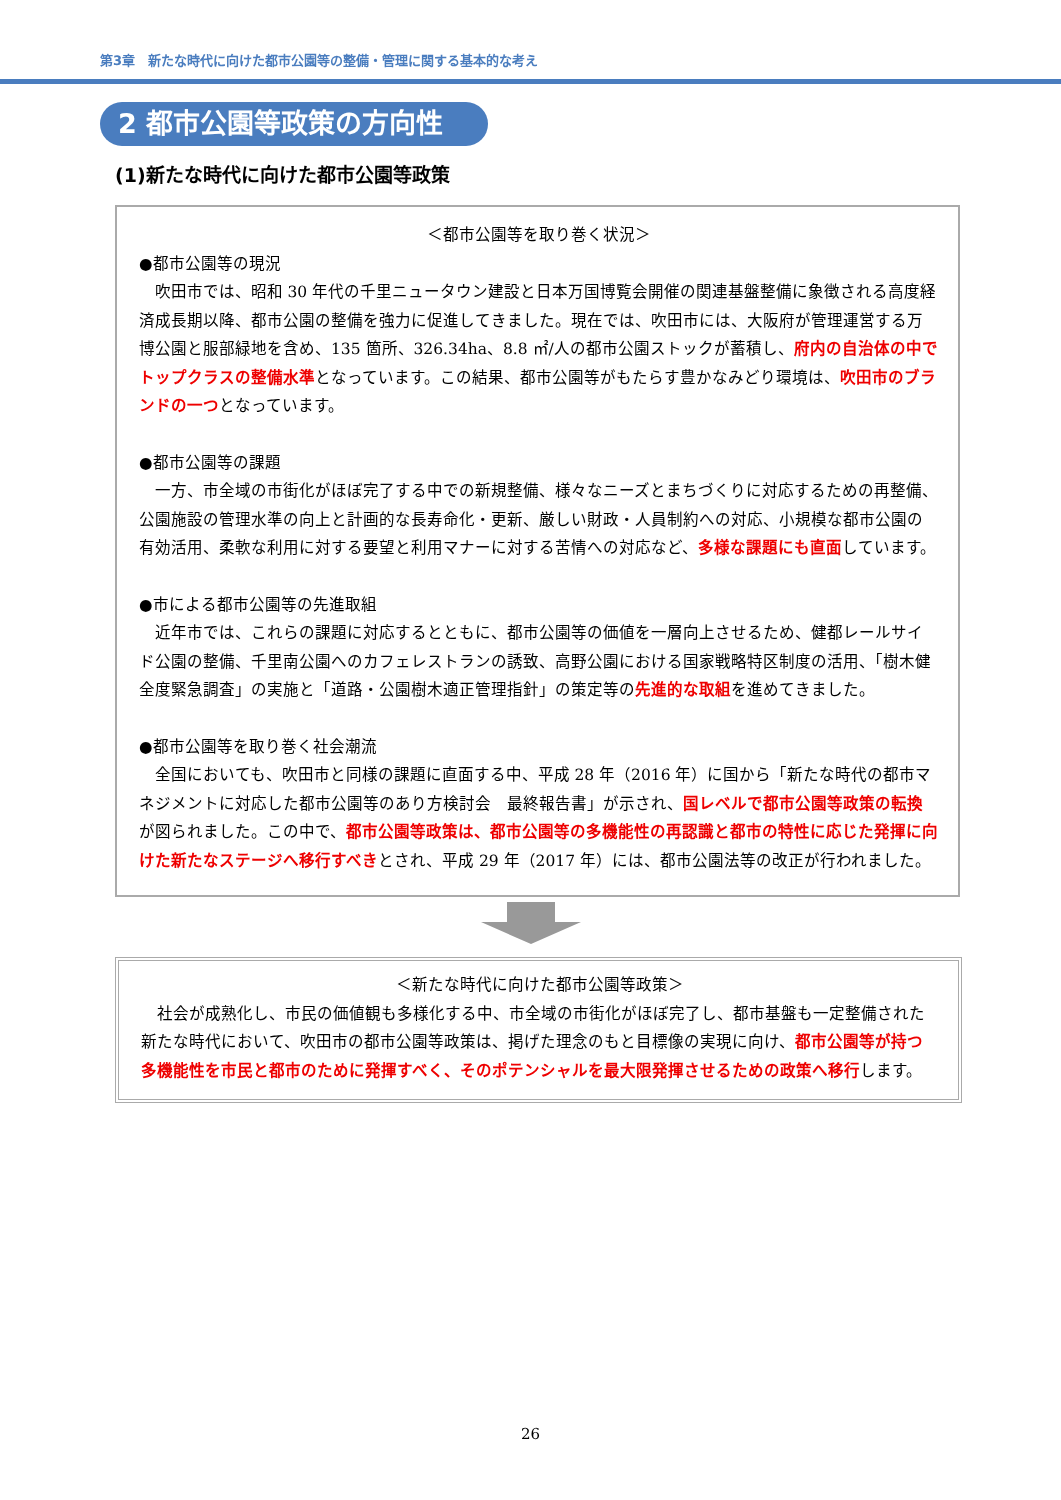第3章　新たな時代に向けた都市公園等の整備・管理に関する基本的な考え
2 都市公園等政策の方向性
(1)新たな時代に向けた都市公園等政策
＜都市公園等を取り巻く状況＞
●都市公園等の現況
吹田市では、昭和 30 年代の千里ニュータウン建設と日本万国博覧会開催の関連基盤整備に象徴される高度経済成長期以降、都市公園の整備を強力に促進してきました。現在では、吹田市には、大阪府が管理運営する万博公園と服部緑地を含め、135 箇所、326.34ha、8.8 ㎡/人の都市公園ストックが蓄積し、府内の自治体の中でトップクラスの整備水準となっています。この結果、都市公園等がもたらす豊かなみどり環境は、吹田市のブランドの一つとなっています。
●都市公園等の課題
一方、市全域の市街化がほぼ完了する中での新規整備、様々なニーズとまちづくりに対応するための再整備、公園施設の管理水準の向上と計画的な長寿命化・更新、厳しい財政・人員制約への対応、小規模な都市公園の有効活用、柔軟な利用に対する要望と利用マナーに対する苦情への対応など、多様な課題にも直面しています。
●市による都市公園等の先進取組
近年市では、これらの課題に対応するとともに、都市公園等の価値を一層向上させるため、健都レールサイド公園の整備、千里南公園へのカフェレストランの誘致、高野公園における国家戦略特区制度の活用、「樹木健全度緊急調査」の実施と「道路・公園樹木適正管理指針」の策定等の先進的な取組を進めてきました。
●都市公園等を取り巻く社会潮流
全国においても、吹田市と同様の課題に直面する中、平成 28 年（2016 年）に国から「新たな時代の都市マネジメントに対応した都市公園等のあり方検討会　最終報告書」が示され、国レベルで都市公園等政策の転換が図られました。この中で、都市公園等政策は、都市公園等の多機能性の再認識と都市の特性に応じた発揮に向けた新たなステージへ移行すべきとされ、平成 29 年（2017 年）には、都市公園法等の改正が行われました。
＜新たな時代に向けた都市公園等政策＞
社会が成熟化し、市民の価値観も多様化する中、市全域の市街化がほぼ完了し、都市基盤も一定整備された新たな時代において、吹田市の都市公園等政策は、掲げた理念のもと目標像の実現に向け、都市公園等が持つ多機能性を市民と都市のために発揮すべく、そのポテンシャルを最大限発揮させるための政策へ移行します。
26